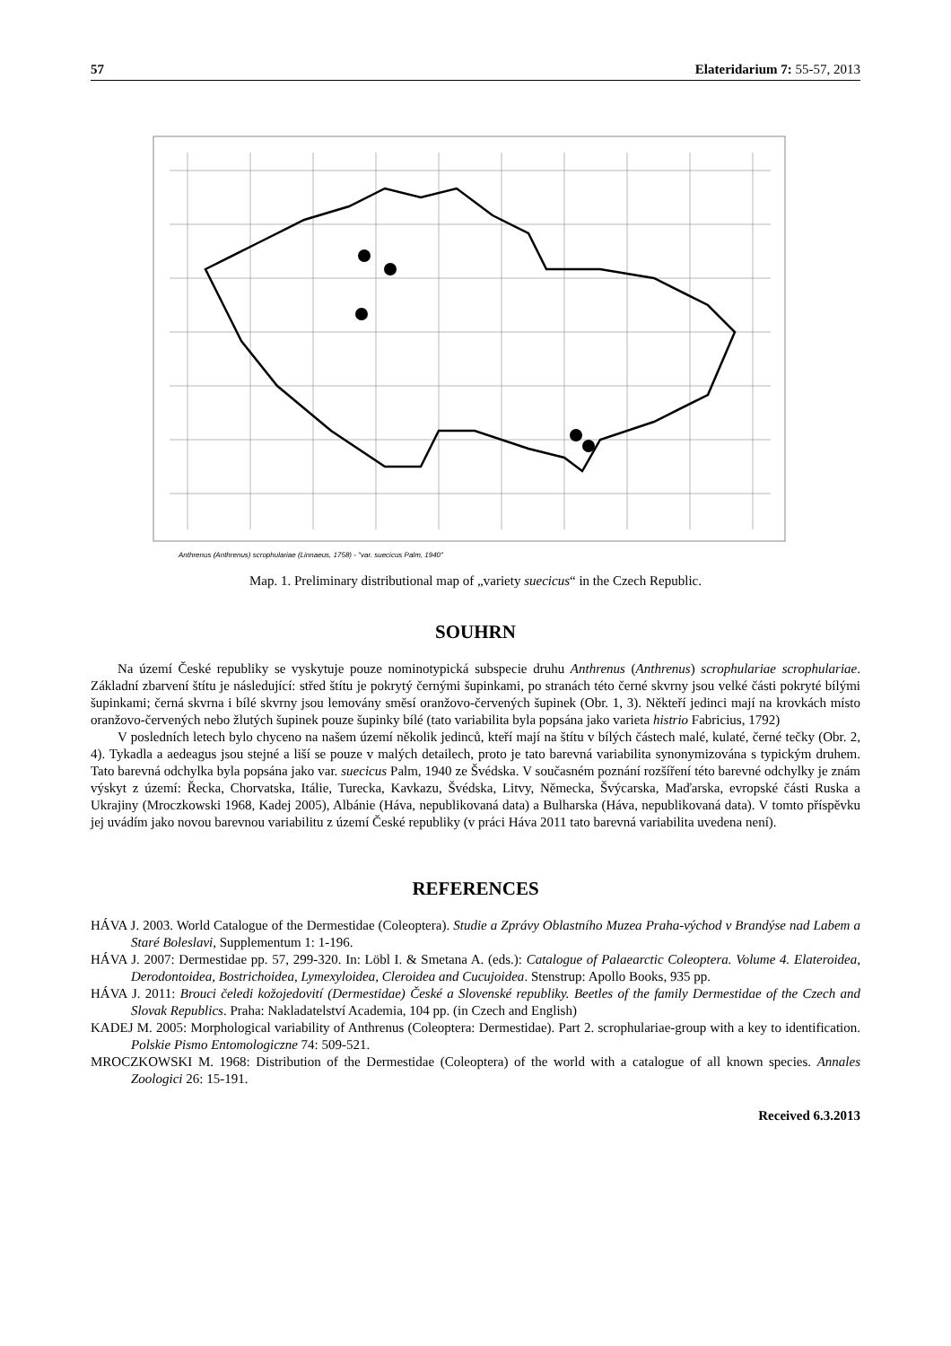57 Elateridarium 7: 55-57, 2013
Anthrenus (Anthrenus) scrophulariae (Linnaeus, 1758) - "var. suecicus Palm, 1940"
Map. 1. Preliminary distributional map of „variety suecicus“ in the Czech Republic.
SOUHRN
Na území České republiky se vyskytuje pouze nominotypická subspecie druhu Anthrenus (Anthrenus) scrophulariae scrophulariae. Základní zbarvení štítu je následující: střed štítu je pokrytý černými šupinkami, po stranách této černé skvrny jsou velké části pokryté bílými šupinkami; černá skvrna i bílé skvrny jsou lemovány směsí oranžovo-červených šupinek (Obr. 1, 3). Někteří jedinci mají na krovkách místo oranžovo-červených nebo žlutých šupinek pouze šupinky bílé (tato variabilita byla popsána jako varieta histrio Fabricius, 1792)
V posledních letech bylo chyceno na našem území několik jedinců, kteří mají na štítu v bílých částech malé, kulaté, černé tečky (Obr. 2, 4). Tykadla a aedeagus jsou stejné a liší se pouze v malých detailech, proto je tato barevná variabilita synonymizována s typickým druhem. Tato barevná odchylka byla popsána jako var. suecicus Palm, 1940 ze Švédska. V současném poznání rozšíření této barevné odchylky je znám výskyt z území: Řecka, Chorvatska, Itálie, Turecka, Kavkazu, Švédska, Litvy, Německa, Švýcarska, Maďarska, evropské části Ruska a Ukrajiny (Mroczkowski 1968, Kadej 2005), Albánie (Háva, nepublikovaná data) a Bulharska (Háva, nepublikovaná data). V tomto příspěvku jej uvádím jako novou barevnou variabilitu z území České republiky (v práci Háva 2011 tato barevná variabilita uvedena není).
REFERENCES
HÁVA J. 2003. World Catalogue of the Dermestidae (Coleoptera). Studie a Zprávy Oblastního Muzea Praha-východ v Brandýse nad Labem a Staré Boleslavi, Supplementum 1: 1-196.
HÁVA J. 2007: Dermestidae pp. 57, 299-320. In: Löbl I. & Smetana A. (eds.): Catalogue of Palaearctic Coleoptera. Volume 4. Elateroidea, Derodontoidea, Bostrichoidea, Lymexyloidea, Cleroidea and Cucujoidea. Stenstrup: Apollo Books, 935 pp.
HÁVA J. 2011: Brouci čeledi kožojedovití (Dermestidae) České a Slovenské republiky. Beetles of the family Dermestidae of the Czech and Slovak Republics. Praha: Nakladatelství Academia, 104 pp. (in Czech and English)
KADEJ M. 2005: Morphological variability of Anthrenus (Coleoptera: Dermestidae). Part 2. scrophulariae-group with a key to identification. Polskie Pismo Entomologiczne 74: 509-521.
MROCZKOWSKI M. 1968: Distribution of the Dermestidae (Coleoptera) of the world with a catalogue of all known species. Annales Zoologici 26: 15-191.
Received 6.3.2013